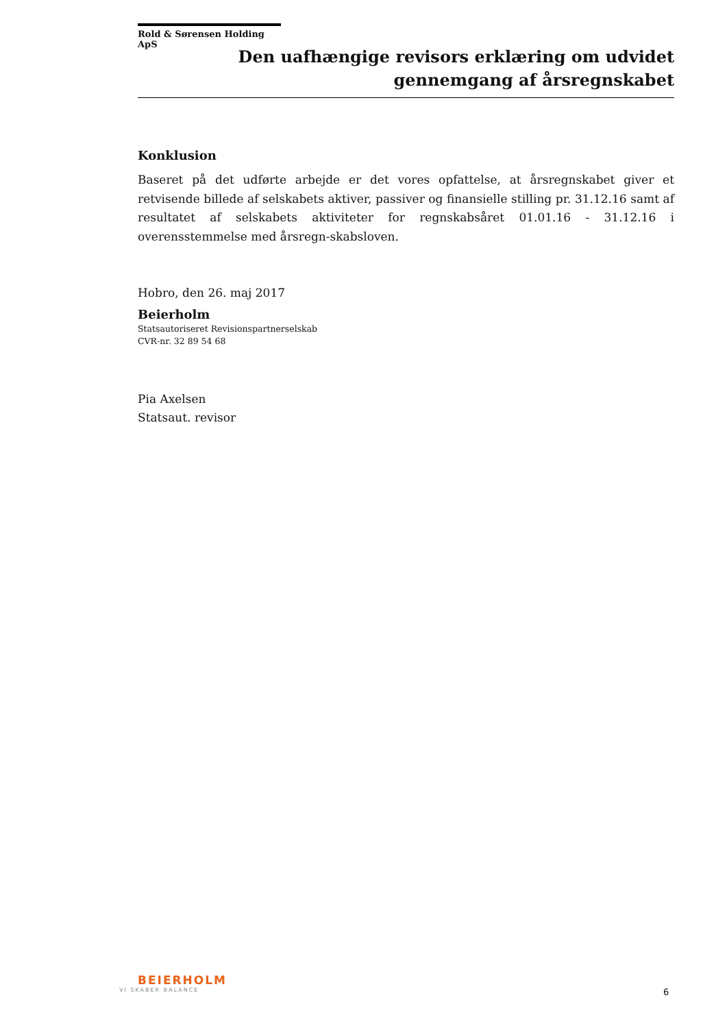Rold & Sørensen Holding ApS
Den uafhængige revisors erklæring om udvidet
gennemgang af årsregnskabet
Konklusion
Baseret på det udførte arbejde er det vores opfattelse, at årsregnskabet giver et retvisende billede af selskabets aktiver, passiver og finansielle stilling pr. 31.12.16 samt af resultatet af selskabets aktiviteter for regnskabsåret 01.01.16 - 31.12.16 i overensstemmelse med årsregn-skabsloven.
Hobro, den 26. maj 2017
Beierholm
Statsautoriseret Revisionspartnerselskab
CVR-nr. 32 89 54 68
Pia Axelsen
Statsaut. revisor
BEIERHOLM
VI SKABER BALANCE
6